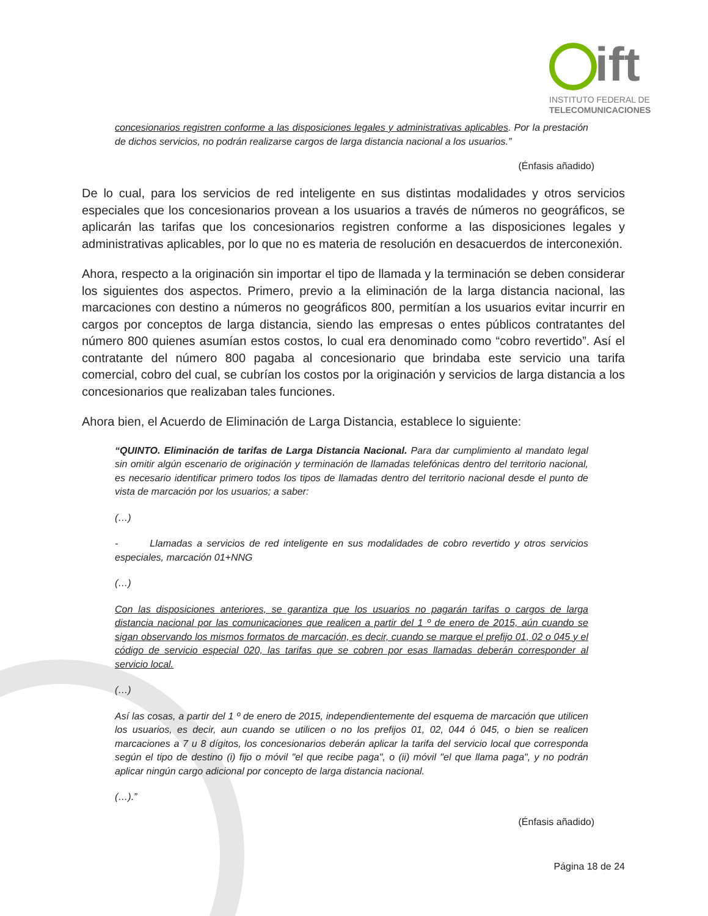ift
INSTITUTO FEDERAL DE
TELECOMUNICACIONES
concesionarios registren conforme a las disposiciones legales y administrativas aplicables. Por la prestación de dichos servicios, no podrán realizarse cargos de larga distancia nacional a los usuarios.”
(Énfasis añadido)
De lo cual, para los servicios de red inteligente en sus distintas modalidades y otros servicios especiales que los concesionarios provean a los usuarios a través de números no geográficos, se aplicarán las tarifas que los concesionarios registren conforme a las disposiciones legales y administrativas aplicables, por lo que no es materia de resolución en desacuerdos de interconexión.
Ahora, respecto a la originación sin importar el tipo de llamada y la terminación se deben considerar los siguientes dos aspectos. Primero, previo a la eliminación de la larga distancia nacional, las marcaciones con destino a números no geográficos 800, permitían a los usuarios evitar incurrir en cargos por conceptos de larga distancia, siendo las empresas o entes públicos contratantes del número 800 quienes asumían estos costos, lo cual era denominado como “cobro revertido”. Así el contratante del número 800 pagaba al concesionario que brindaba este servicio una tarifa comercial, cobro del cual, se cubrían los costos por la originación y servicios de larga distancia a los concesionarios que realizaban tales funciones.
Ahora bien, el Acuerdo de Eliminación de Larga Distancia, establece lo siguiente:
“QUINTO. Eliminación de tarifas de Larga Distancia Nacional. Para dar cumplimiento al mandato legal sin omitir algún escenario de originación y terminación de llamadas telefónicas dentro del territorio nacional, es necesario identificar primero todos los tipos de llamadas dentro del territorio nacional desde el punto de vista de marcación por los usuarios; a saber:
(…)
- Llamadas a servicios de red inteligente en sus modalidades de cobro revertido y otros servicios especiales, marcación 01+NNG
(…)
Con las disposiciones anteriores, se garantiza que los usuarios no pagarán tarifas o cargos de larga distancia nacional por las comunicaciones que realicen a partir del 1 º de enero de 2015, aún cuando se sigan observando los mismos formatos de marcación, es decir, cuando se marque el prefijo 01, 02 o 045 y el código de servicio especial 020, las tarifas que se cobren por esas llamadas deberán corresponder al servicio local.
(…)
Así las cosas, a partir del 1 º de enero de 2015, independientemente del esquema de marcación que utilicen los usuarios, es decir, aun cuando se utilicen o no los prefijos 01, 02, 044 ó 045, o bien se realicen marcaciones a 7 u 8 dígitos, los concesionarios deberán aplicar la tarifa del servicio local que corresponda según el tipo de destino (i) fijo o móvil "el que recibe paga", o (ii) móvil "el que llama paga", y no podrán aplicar ningún cargo adicional por concepto de larga distancia nacional.
(…).”
(Énfasis añadido)
Página 18 de 24